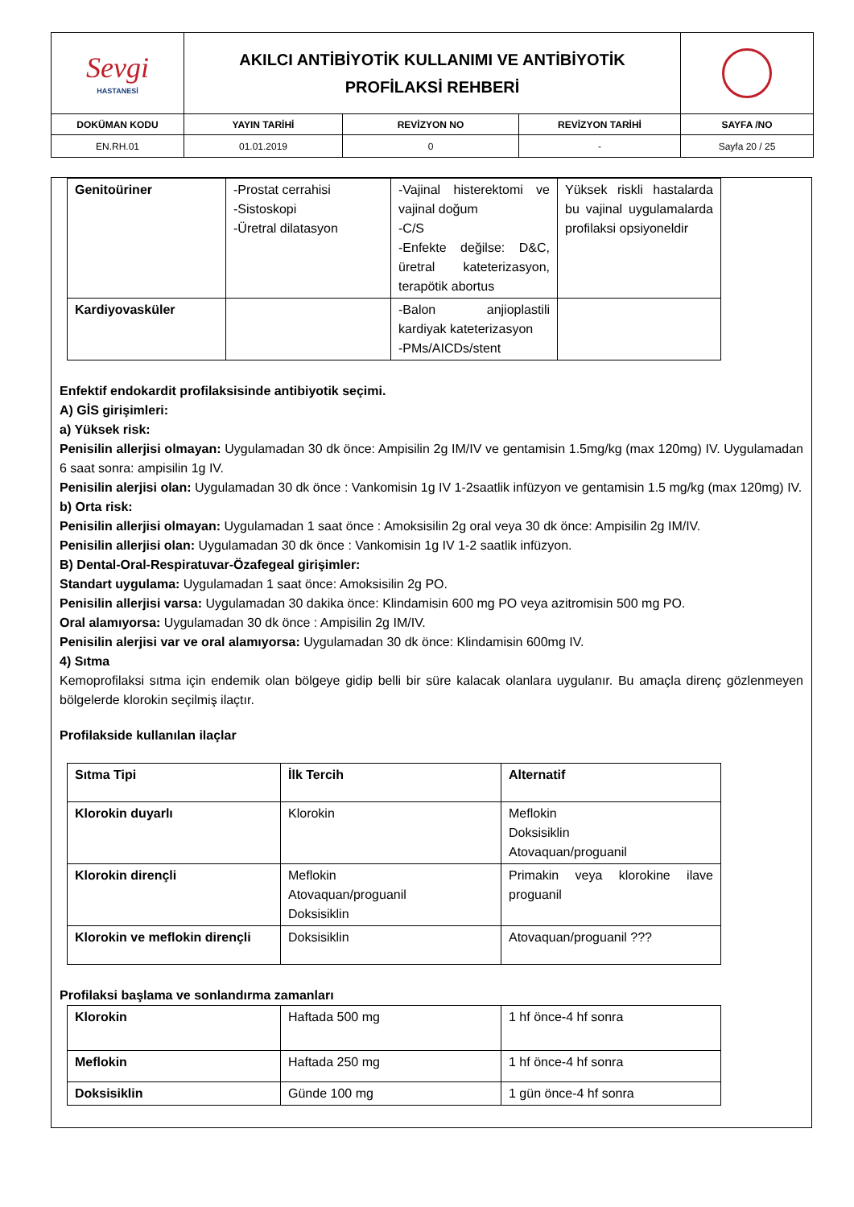| Sevgi HASTANESİ | AKILCI ANTİBİYOTİK KULLANIMI VE ANTİBİYOTİK PROFİLAKSİ REHBERİ | | | |
| DOKÜMAN KODU | YAYIN TARİHİ | REVİZYON NO | REVİZYON TARİHİ | SAYFA /NO |
| EN.RH.01 | 01.01.2019 | 0 | - | Sayfa 20 / 25 |
| Genitoüriner | -Prostat cerrahisi -Sistoskopi -Üretral dilatasyon | -Vajinal histerektomi ve vajinal doğum -C/S -Enfekte değilse: D&C, üretral kateterizasyon, terapötik abortus | Yüksek riskli hastalarda bu vajinal uygulamalarda profilaksi opsiyoneldir |
| Kardiyovasküler | | -Balon anjioplastili kardiyak kateterizasyon -PMs/AICDs/stent | |
Enfektif endokardit profilaksisinde antibiyotik seçimi.
A) GİS girişimleri:
a) Yüksek risk:
Penisilin allerjisi olmayan: Uygulamadan 30 dk önce: Ampisilin 2g IM/IV ve gentamisin 1.5mg/kg (max 120mg) IV. Uygulamadan 6 saat sonra: ampisilin 1g IV.
Penisilin alerjisi olan: Uygulamadan 30 dk önce : Vankomisin 1g IV 1-2saatlik infüzyon ve gentamisin 1.5 mg/kg (max 120mg) IV.
b) Orta risk:
Penisilin allerjisi olmayan: Uygulamadan 1 saat önce : Amoksisilin 2g oral veya 30 dk önce: Ampisilin 2g IM/IV.
Penisilin allerjisi olan: Uygulamadan 30 dk önce : Vankomisin 1g IV 1-2 saatlik infüzyon.
B) Dental-Oral-Respiratuvar-Özafegeal girişimler:
Standart uygulama: Uygulamadan 1 saat önce: Amoksisilin 2g PO.
Penisilin allerjisi varsa: Uygulamadan 30 dakika önce: Klindamisin 600 mg PO veya azitromisin 500 mg PO.
Oral alamıyorsa: Uygulamadan 30 dk önce : Ampisilin 2g IM/IV.
Penisilin alerjisi var ve oral alamıyorsa: Uygulamadan 30 dk önce: Klindamisin 600mg IV.
4) Sıtma
Kemoprofilaksi sıtma için endemik olan bölgeye gidip belli bir süre kalacak olanlara uygulanır. Bu amaçla direnç gözlenmeyen bölgelerde klorokin seçilmiş ilaçtır.
Profilakside kullanılan ilaçlar
| Sıtma Tipi | İlk Tercih | Alternatif |
| Klorokin duyarlı | Klorokin | Meflokin Doksisiklin Atovaquan/proguanil |
| Klorokin dirençli | Meflokin Atovaquan/proguanil Doksisiklin | Primakin veya klorokine ilave proguanil |
| Klorokin ve meflokin dirençli | Doksisiklin | Atovaquan/proguanil ??? |
Profilaksi başlama ve sonlandırma zamanları
| Klorokin | Haftada 500 mg | 1 hf önce-4 hf sonra |
| Meflokin | Haftada 250 mg | 1 hf önce-4 hf sonra |
| Doksisiklin | Günde 100 mg | 1 gün önce-4 hf sonra |